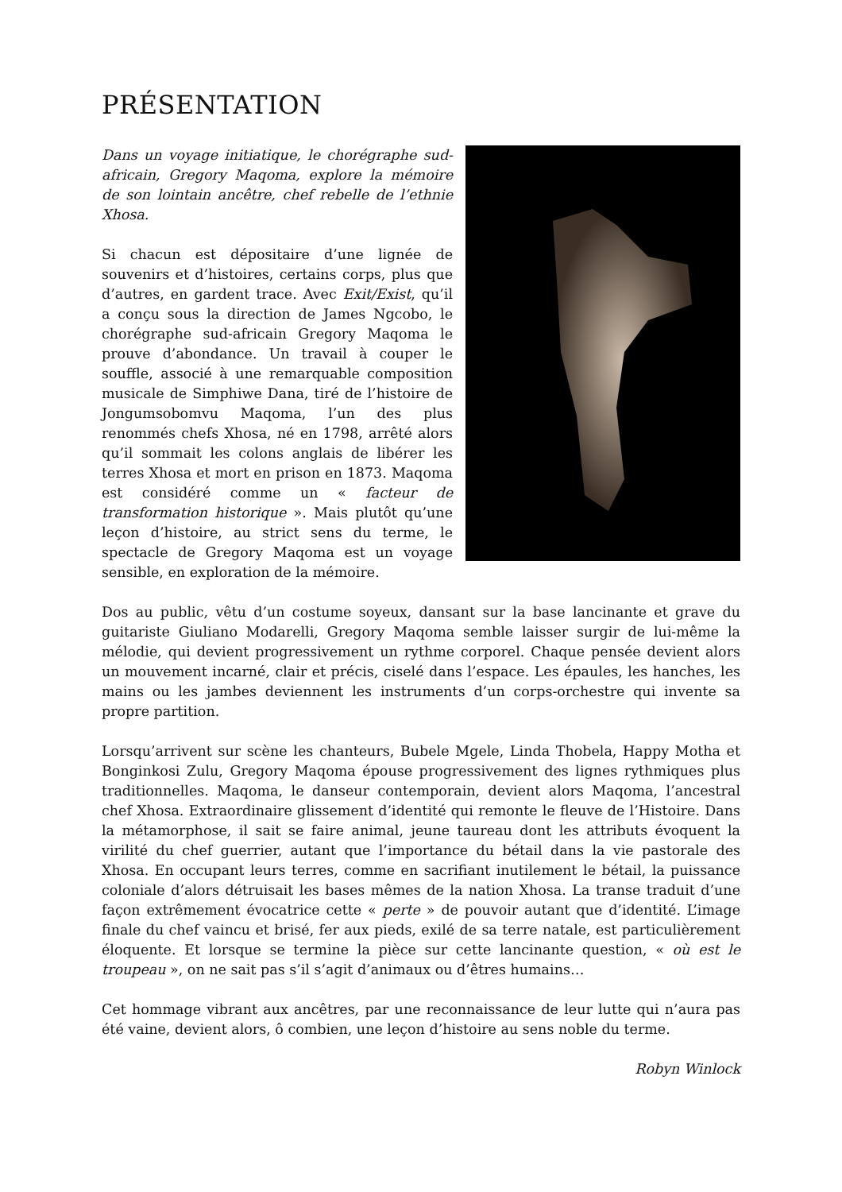PRÉSENTATION
Dans un voyage initiatique, le chorégraphe sud-africain, Gregory Maqoma, explore la mémoire de son lointain ancêtre, chef rebelle de l’ethnie Xhosa.
Si chacun est dépositaire d’une lignée de souvenirs et d’histoires, certains corps, plus que d’autres, en gardent trace. Avec Exit/Exist, qu’il a conçu sous la direction de James Ngcobo, le chorégraphe sud-africain Gregory Maqoma le prouve d’abondance. Un travail à couper le souffle, associé à une remarquable composition musicale de Simphiwe Dana, tiré de l’histoire de Jongumsobomvu Maqoma, l’un des plus renommés chefs Xhosa, né en 1798, arrêté alors qu’il sommait les colons anglais de libérer les terres Xhosa et mort en prison en 1873. Maqoma est considéré comme un « facteur de transformation historique ». Mais plutôt qu’une leçon d’histoire, au strict sens du terme, le spectacle de Gregory Maqoma est un voyage sensible, en exploration de la mémoire.
Dos au public, vêtu d’un costume soyeux, dansant sur la base lancinante et grave du guitariste Giuliano Modarelli, Gregory Maqoma semble laisser surgir de lui-même la mélodie, qui devient progressivement un rythme corporel. Chaque pensée devient alors un mouvement incarné, clair et précis, ciselé dans l’espace. Les épaules, les hanches, les mains ou les jambes deviennent les instruments d’un corps-orchestre qui invente sa propre partition.
Lorsqu’arrivent sur scène les chanteurs, Bubele Mgele, Linda Thobela, Happy Motha et Bonginkosi Zulu, Gregory Maqoma épouse progressivement des lignes rythmiques plus traditionnelles. Maqoma, le danseur contemporain, devient alors Maqoma, l’ancestral chef Xhosa. Extraordinaire glissement d’identité qui remonte le fleuve de l’Histoire. Dans la métamorphose, il sait se faire animal, jeune taureau dont les attributs évoquent la virilité du chef guerrier, autant que l’importance du bétail dans la vie pastorale des Xhosa. En occupant leurs terres, comme en sacrifiant inutilement le bétail, la puissance coloniale d’alors détruisait les bases mêmes de la nation Xhosa. La transe traduit d’une façon extrêmement évocatrice cette « perte » de pouvoir autant que d’identité. L’image finale du chef vaincu et brisé, fer aux pieds, exilé de sa terre natale, est particulièrement éloquente. Et lorsque se termine la pièce sur cette lancinante question, « où est le troupeau », on ne sait pas s’il s’agit d’animaux ou d’êtres humains…
Cet hommage vibrant aux ancêtres, par une reconnaissance de leur lutte qui n’aura pas été vaine, devient alors, ô combien, une leçon d’histoire au sens noble du terme.
Robyn Winlock